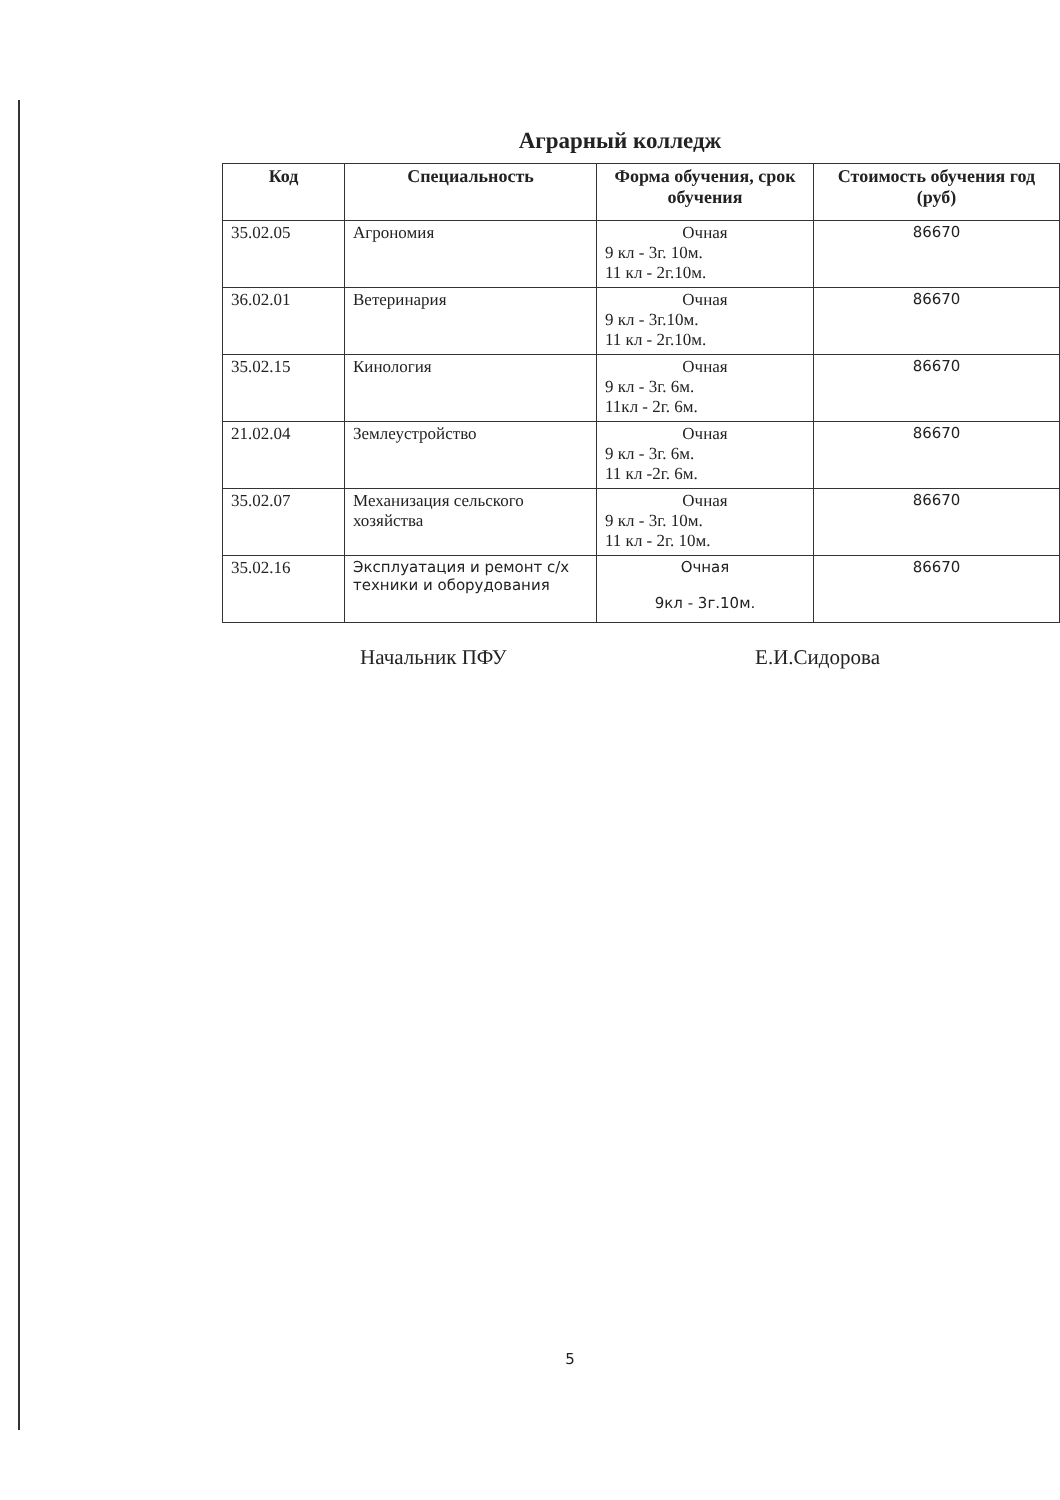Аграрный колледж
| Код | Специальность | Форма обучения, срок обучения | Стоимость обучения год (руб) |
| --- | --- | --- | --- |
| 35.02.05 | Агрономия | Очная 9 кл - 3г. 10м. 11 кл - 2г.10м. | 86670 |
| 36.02.01 | Ветеринария | Очная 9 кл - 3г.10м. 11 кл - 2г.10м. | 86670 |
| 35.02.15 | Кинология | Очная 9 кл - 3г. 6м. 11кл - 2г. 6м. | 86670 |
| 21.02.04 | Землеустройство | Очная 9 кл - 3г. 6м. 11 кл -2г. 6м. | 86670 |
| 35.02.07 | Механизация сельского хозяйства | Очная 9 кл - 3г. 10м. 11 кл - 2г. 10м. | 86670 |
| 35.02.16 | Эксплуатация и ремонт с/х техники и оборудования | Очная 9кл - 3г.10м. | 86670 |
Начальник ПФУ Е.И.Сидорова
5